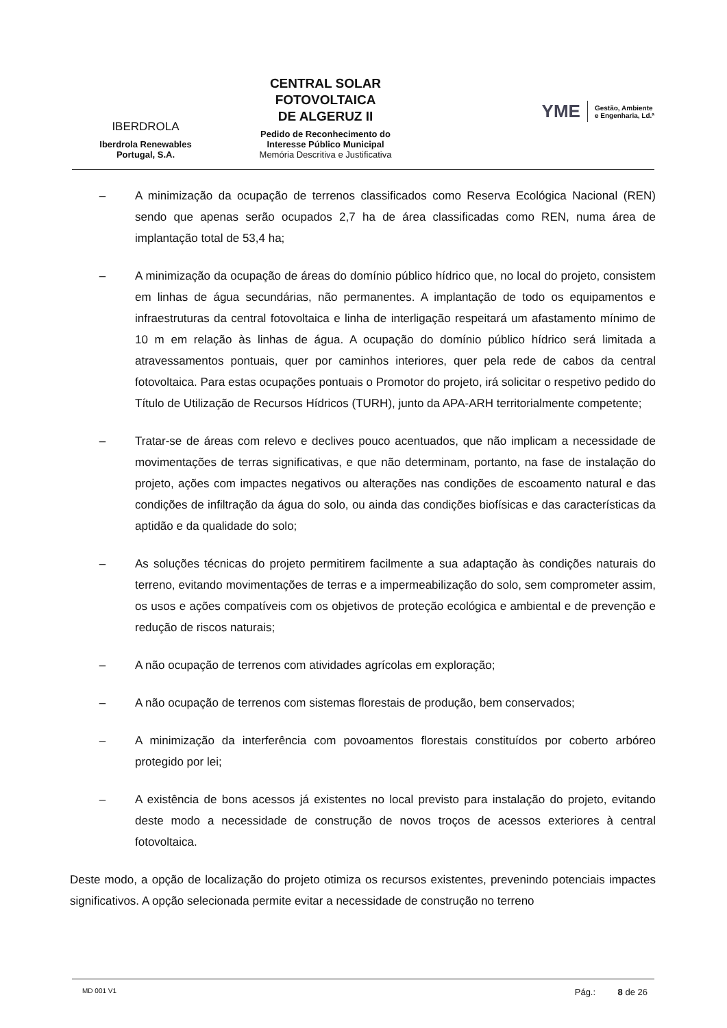IBERDROLA
Iberdrola Renewables
Portugal, S.A.
CENTRAL SOLAR
FOTOVOLTAICA
DE ALGERUZ II
Pedido de Reconhecimento do
Interesse Público Municipal
Memória Descritiva e Justificativa
YME Gestão, Ambiente
e Engenharia, Ld.ª
– A minimização da ocupação de terrenos classificados como Reserva Ecológica Nacional (REN) sendo que apenas serão ocupados 2,7 ha de área classificadas como REN, numa área de implantação total de 53,4 ha;
– A minimização da ocupação de áreas do domínio público hídrico que, no local do projeto, consistem em linhas de água secundárias, não permanentes. A implantação de todo os equipamentos e infraestruturas da central fotovoltaica e linha de interligação respeitará um afastamento mínimo de 10 m em relação às linhas de água. A ocupação do domínio público hídrico será limitada a atravessamentos pontuais, quer por caminhos interiores, quer pela rede de cabos da central fotovoltaica. Para estas ocupações pontuais o Promotor do projeto, irá solicitar o respetivo pedido do Título de Utilização de Recursos Hídricos (TURH), junto da APA-ARH territorialmente competente;
– Tratar-se de áreas com relevo e declives pouco acentuados, que não implicam a necessidade de movimentações de terras significativas, e que não determinam, portanto, na fase de instalação do projeto, ações com impactes negativos ou alterações nas condições de escoamento natural e das condições de infiltração da água do solo, ou ainda das condições biofísicas e das características da aptidão e da qualidade do solo;
– As soluções técnicas do projeto permitirem facilmente a sua adaptação às condições naturais do terreno, evitando movimentações de terras e a impermeabilização do solo, sem comprometer assim, os usos e ações compatíveis com os objetivos de proteção ecológica e ambiental e de prevenção e redução de riscos naturais;
– A não ocupação de terrenos com atividades agrícolas em exploração;
– A não ocupação de terrenos com sistemas florestais de produção, bem conservados;
– A minimização da interferência com povoamentos florestais constituídos por coberto arbóreo protegido por lei;
– A existência de bons acessos já existentes no local previsto para instalação do projeto, evitando deste modo a necessidade de construção de novos troços de acessos exteriores à central fotovoltaica.
Deste modo, a opção de localização do projeto otimiza os recursos existentes, prevenindo potenciais impactes significativos. A opção selecionada permite evitar a necessidade de construção no terreno
MD 001 V1 Pág.: 8 de 26